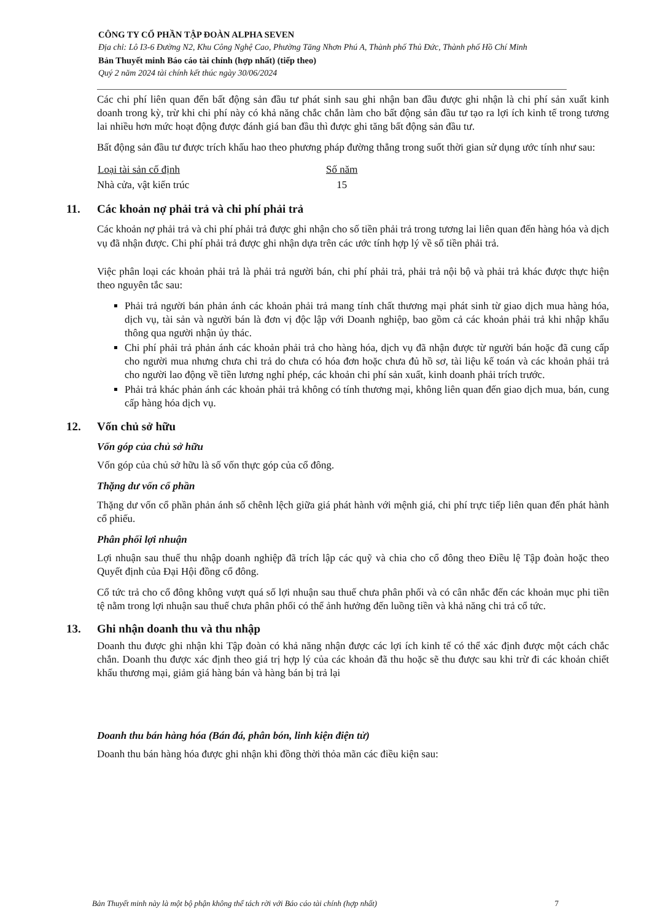CÔNG TY CỔ PHẦN TẬP ĐOÀN ALPHA SEVEN
Địa chỉ: Lô I3-6 Đường N2, Khu Công Nghệ Cao, Phường Tăng Nhơn Phú A, Thành phố Thủ Đức, Thành phố Hồ Chí Minh
Bản Thuyết minh Báo cáo tài chính (hợp nhất) (tiếp theo)
Quý 2 năm 2024 tài chính kết thúc ngày 30/06/2024
Các chi phí liên quan đến bất động sản đầu tư phát sinh sau ghi nhận ban đầu được ghi nhận là chi phí sản xuất kinh doanh trong kỳ, trừ khi chi phí này có khả năng chắc chắn làm cho bất động sản đầu tư tạo ra lợi ích kinh tế trong tương lai nhiều hơn mức hoạt động được đánh giá ban đầu thì được ghi tăng bất động sản đầu tư.
Bất động sản đầu tư được trích khấu hao theo phương pháp đường thẳng trong suốt thời gian sử dụng ước tính như sau:
| Loại tài sản cố định | Số năm |
| --- | --- |
| Nhà cửa, vật kiến trúc | 15 |
11. Các khoản nợ phải trả và chi phí phải trả
Các khoản nợ phải trả và chi phí phải trả được ghi nhận cho số tiền phải trả trong tương lai liên quan đến hàng hóa và dịch vụ đã nhận được. Chi phí phải trả được ghi nhận dựa trên các ước tính hợp lý về số tiền phải trả.
Việc phân loại các khoản phải trả là phải trả người bán, chi phí phải trả, phải trả nội bộ và phải trả khác được thực hiện theo nguyên tắc sau:
Phải trả người bán phản ánh các khoản phải trả mang tính chất thương mại phát sinh từ giao dịch mua hàng hóa, dịch vụ, tài sản và người bán là đơn vị độc lập với Doanh nghiệp, bao gồm cả các khoản phải trả khi nhập khẩu thông qua người nhận ủy thác.
Chi phí phải trả phản ánh các khoản phải trả cho hàng hóa, dịch vụ đã nhận được từ người bán hoặc đã cung cấp cho người mua nhưng chưa chi trả do chưa có hóa đơn hoặc chưa đủ hồ sơ, tài liệu kế toán và các khoản phải trả cho người lao động về tiền lương nghỉ phép, các khoản chi phí sản xuất, kinh doanh phải trích trước.
Phải trả khác phản ánh các khoản phải trả không có tính thương mại, không liên quan đến giao dịch mua, bán, cung cấp hàng hóa dịch vụ.
12. Vốn chủ sở hữu
Vốn góp của chủ sở hữu
Vốn góp của chủ sở hữu là số vốn thực góp của cổ đông.
Thặng dư vốn cổ phần
Thặng dư vốn cổ phần phản ánh số chênh lệch giữa giá phát hành với mệnh giá, chi phí trực tiếp liên quan đến phát hành cổ phiếu.
Phân phối lợi nhuận
Lợi nhuận sau thuế thu nhập doanh nghiệp đã trích lập các quỹ và chia cho cổ đông theo Điều lệ Tập đoàn hoặc theo Quyết định của Đại Hội đồng cổ đông.
Cổ tức trả cho cổ đông không vượt quá số lợi nhuận sau thuế chưa phân phối và có cân nhắc đến các khoản mục phi tiền tệ nằm trong lợi nhuận sau thuế chưa phân phối có thể ảnh hưởng đến luồng tiền và khả năng chi trả cổ tức.
13. Ghi nhận doanh thu và thu nhập
Doanh thu được ghi nhận khi Tập đoàn có khả năng nhận được các lợi ích kinh tế có thể xác định được một cách chắc chắn. Doanh thu được xác định theo giá trị hợp lý của các khoản đã thu hoặc sẽ thu được sau khi trừ đi các khoản chiết khấu thương mại, giảm giá hàng bán và hàng bán bị trả lại
Doanh thu bán hàng hóa (Bán đá, phân bón, linh kiện điện tử)
Doanh thu bán hàng hóa được ghi nhận khi đồng thời thỏa mãn các điều kiện sau:
Bản Thuyết minh này là một bộ phận không thể tách rời với Báo cáo tài chính (hợp nhất) 7